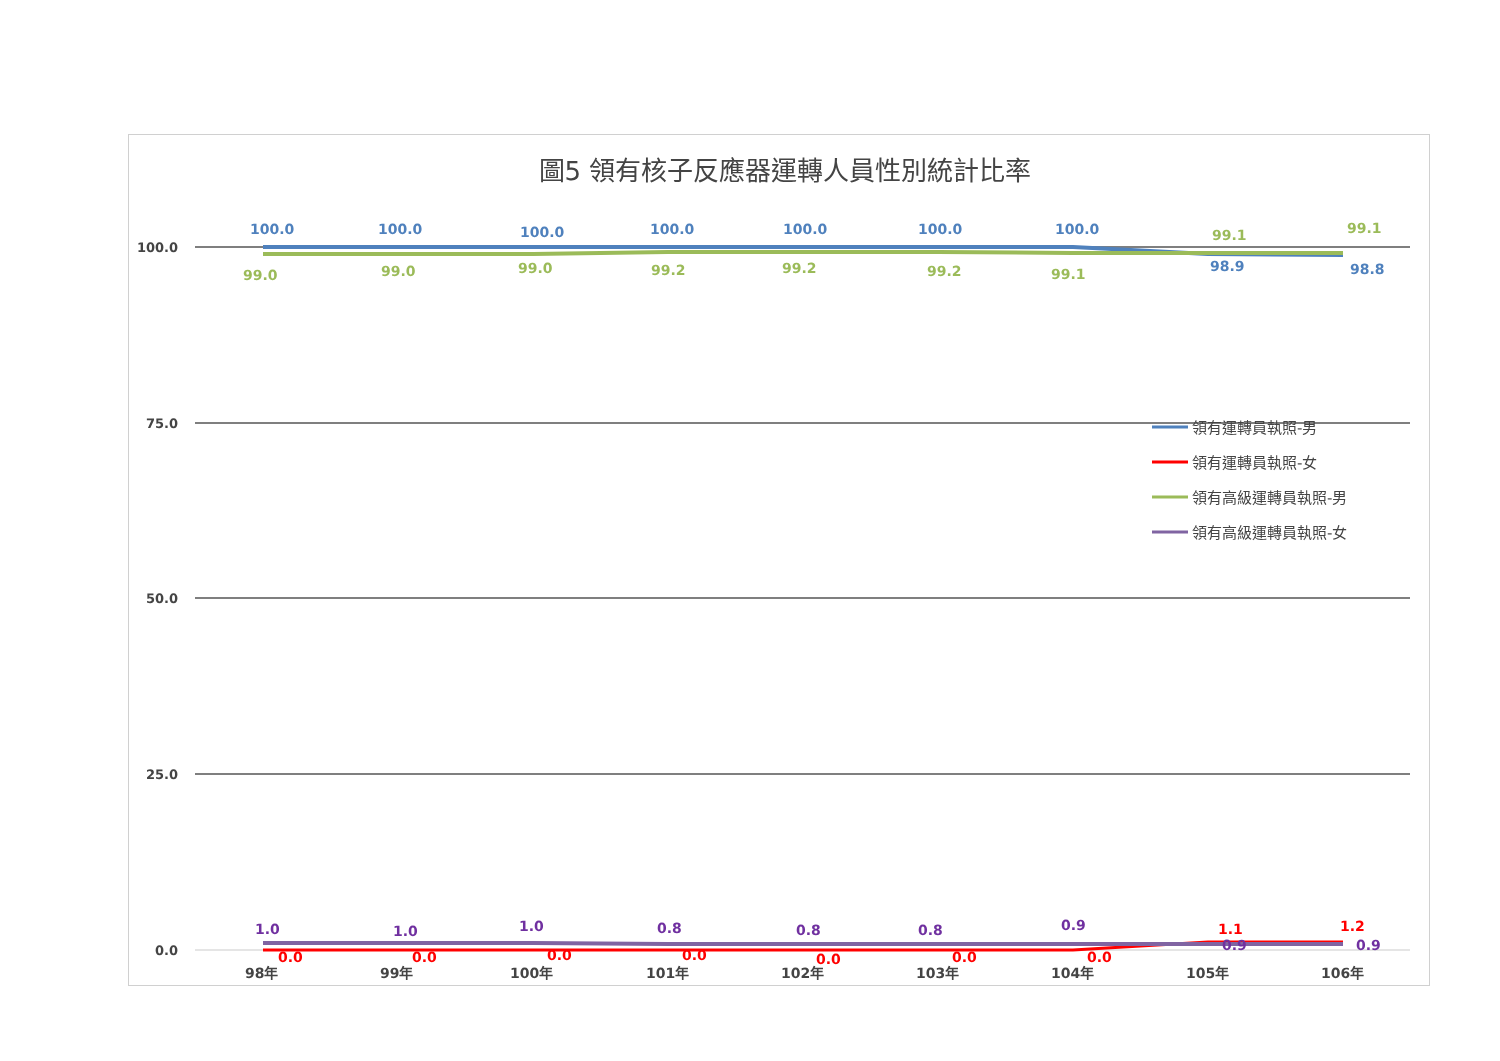圖5 領有核子反應器運轉人員性別統計比率
100.0
75.0
50.0
25.0
0.0
98年
99年
100年
101年
102年
103年
104年
105年
106年
100.0
100.0
100.0
100.0
100.0
100.0
100.0
98.9
98.8
99.0
99.0
99.0
99.2
99.2
99.2
99.1
99.1
99.1
1.0
1.0
1.0
0.8
0.8
0.8
0.9
0.9
0.9
0.0
0.0
0.0
0.0
0.0
0.0
0.0
1.1
1.2
領有運轉員執照-男
領有運轉員執照-女
領有高級運轉員執照-男
領有高級運轉員執照-女